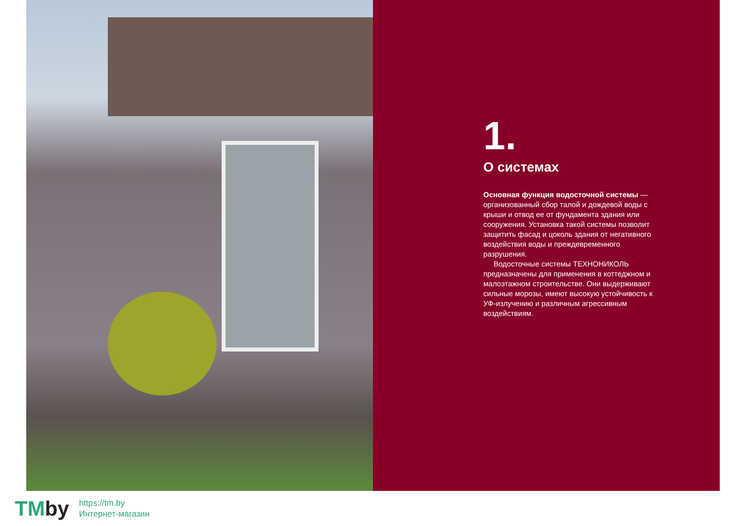1.
О системах
Основная функция водосточной системы — организованный сбор талой и дождевой воды с крыши и отвод ее от фундамента здания или сооружения. Установка такой системы позволит защитить фасад и цоколь здания от негативного воздействия воды и преждевременного разрушения.
Водосточные системы ТЕХНОНИКОЛЬ предназначены для применения в коттеджном и малоэтажном строительстве. Они выдерживают сильные морозы, имеют высокую устойчивость к УФ-излучению и различным агрессивным воздействиям.
TMby
https://tm.by
Интернет-магазин